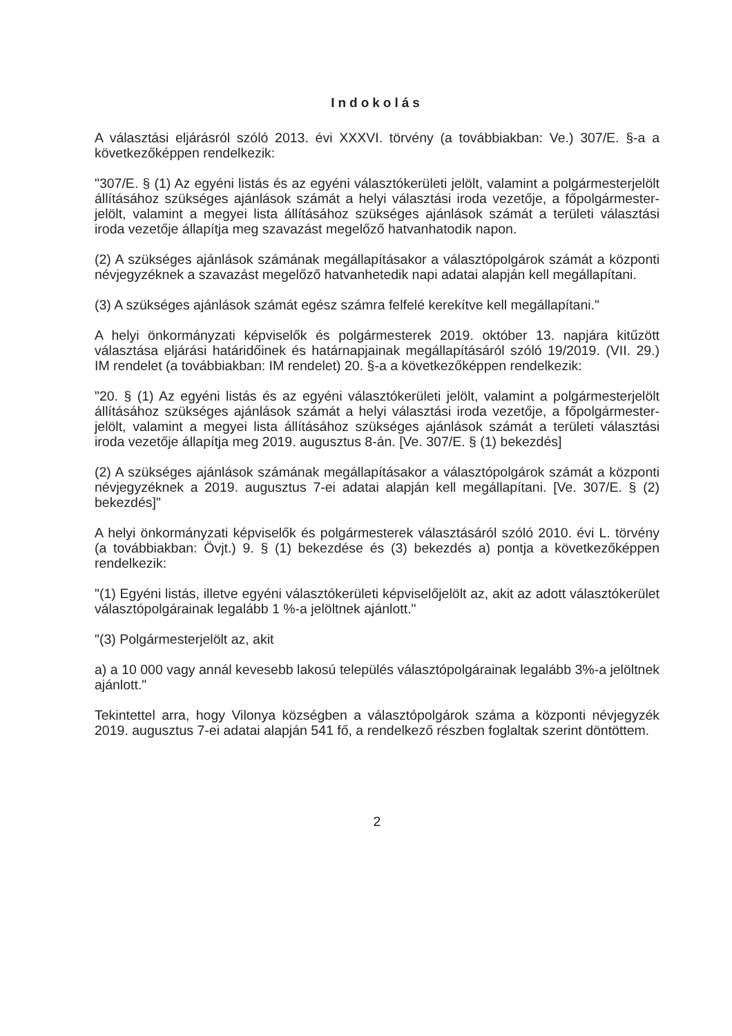Indokolás
A választási eljárásról szóló 2013. évi XXXVI. törvény (a továbbiakban: Ve.) 307/E. §-a a következőképpen rendelkezik:
"307/E. § (1) Az egyéni listás és az egyéni választókerületi jelölt, valamint a polgármesterjelölt állításához szükséges ajánlások számát a helyi választási iroda vezetője, a főpolgármester-jelölt, valamint a megyei lista állításához szükséges ajánlások számát a területi választási iroda vezetője állapítja meg szavazást megelőző hatvanhatodik napon.
(2) A szükséges ajánlások számának megállapításakor a választópolgárok számát a központi névjegyzéknek a szavazást megelőző hatvanhetedik napi adatai alapján kell megállapítani.
(3) A szükséges ajánlások számát egész számra felfelé kerekítve kell megállapítani."
A helyi önkormányzati képviselők és polgármesterek 2019. október 13. napjára kitűzött választása eljárási határidőinek és határnapjainak megállapításáról szóló 19/2019. (VII. 29.) IM rendelet (a továbbiakban: IM rendelet) 20. §-a a következőképpen rendelkezik:
"20. § (1) Az egyéni listás és az egyéni választókerületi jelölt, valamint a polgármesterjelölt állításához szükséges ajánlások számát a helyi választási iroda vezetője, a főpolgármester-jelölt, valamint a megyei lista állításához szükséges ajánlások számát a területi választási iroda vezetője állapítja meg 2019. augusztus 8-án. [Ve. 307/E. § (1) bekezdés]
(2) A szükséges ajánlások számának megállapításakor a választópolgárok számát a központi névjegyzéknek a 2019. augusztus 7-ei adatai alapján kell megállapítani. [Ve. 307/E. § (2) bekezdés]"
A helyi önkormányzati képviselők és polgármesterek választásáról szóló 2010. évi L. törvény (a továbbiakban: Övjt.) 9. § (1) bekezdése és (3) bekezdés a) pontja a következőképpen rendelkezik:
"(1) Egyéni listás, illetve egyéni választókerületi képviselőjelölt az, akit az adott választókerület választópolgárainak legalább 1 %-a jelöltnek ajánlott."
"(3) Polgármesterjelölt az, akit
a) a 10 000 vagy annál kevesebb lakosú település választópolgárainak legalább 3%-a jelöltnek ajánlott."
Tekintettel arra, hogy Vilonya községben a választópolgárok száma a központi névjegyzék 2019. augusztus 7-ei adatai alapján 541 fő, a rendelkező részben foglaltak szerint döntöttem.
2